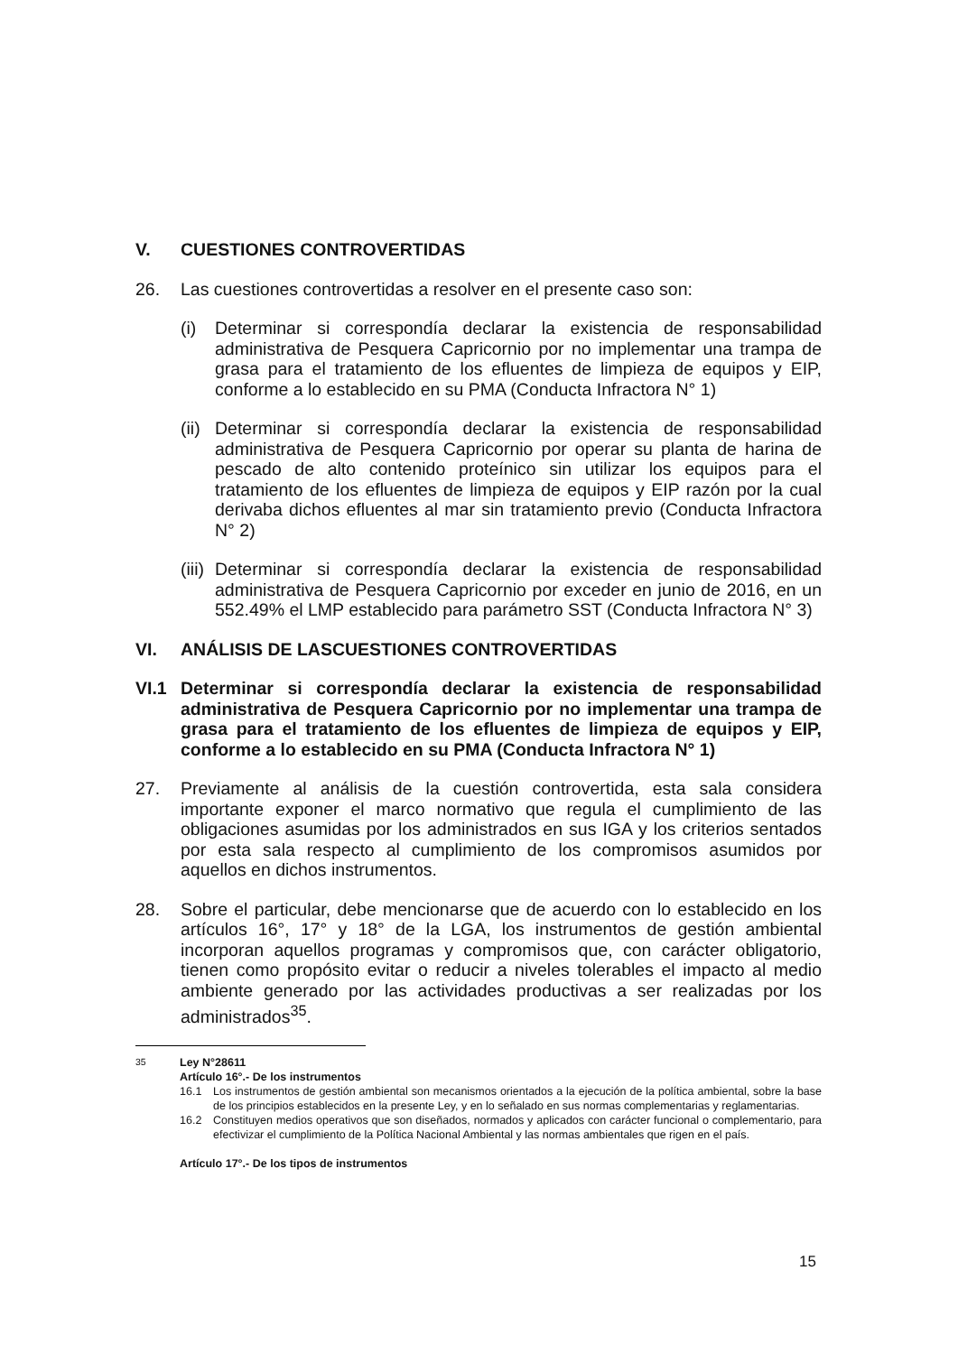V. CUESTIONES CONTROVERTIDAS
26. Las cuestiones controvertidas a resolver en el presente caso son:
(i) Determinar si correspondía declarar la existencia de responsabilidad administrativa de Pesquera Capricornio por no implementar una trampa de grasa para el tratamiento de los efluentes de limpieza de equipos y EIP, conforme a lo establecido en su PMA (Conducta Infractora N° 1)
(ii) Determinar si correspondía declarar la existencia de responsabilidad administrativa de Pesquera Capricornio por operar su planta de harina de pescado de alto contenido proteínico sin utilizar los equipos para el tratamiento de los efluentes de limpieza de equipos y EIP razón por la cual derivaba dichos efluentes al mar sin tratamiento previo (Conducta Infractora N° 2)
(iii) Determinar si correspondía declarar la existencia de responsabilidad administrativa de Pesquera Capricornio por exceder en junio de 2016, en un 552.49% el LMP establecido para parámetro SST (Conducta Infractora N° 3)
VI. ANÁLISIS DE LASCUESTIONES CONTROVERTIDAS
VI.1 Determinar si correspondía declarar la existencia de responsabilidad administrativa de Pesquera Capricornio por no implementar una trampa de grasa para el tratamiento de los efluentes de limpieza de equipos y EIP, conforme a lo establecido en su PMA (Conducta Infractora N° 1)
27. Previamente al análisis de la cuestión controvertida, esta sala considera importante exponer el marco normativo que regula el cumplimiento de las obligaciones asumidas por los administrados en sus IGA y los criterios sentados por esta sala respecto al cumplimiento de los compromisos asumidos por aquellos en dichos instrumentos.
28. Sobre el particular, debe mencionarse que de acuerdo con lo establecido en los artículos 16°, 17° y 18° de la LGA, los instrumentos de gestión ambiental incorporan aquellos programas y compromisos que, con carácter obligatorio, tienen como propósito evitar o reducir a niveles tolerables el impacto al medio ambiente generado por las actividades productivas a ser realizadas por los administrados<sup>35</sup>.
<sup>35</sup> Ley N°28611
Artículo 16°.- De los instrumentos
16.1 Los instrumentos de gestión ambiental son mecanismos orientados a la ejecución de la política ambiental, sobre la base de los principios establecidos en la presente Ley, y en lo señalado en sus normas complementarias y reglamentarias.
16.2 Constituyen medios operativos que son diseñados, normados y aplicados con carácter funcional o complementario, para efectivizar el cumplimiento de la Política Nacional Ambiental y las normas ambientales que rigen en el país.
Artículo 17°.- De los tipos de instrumentos
15